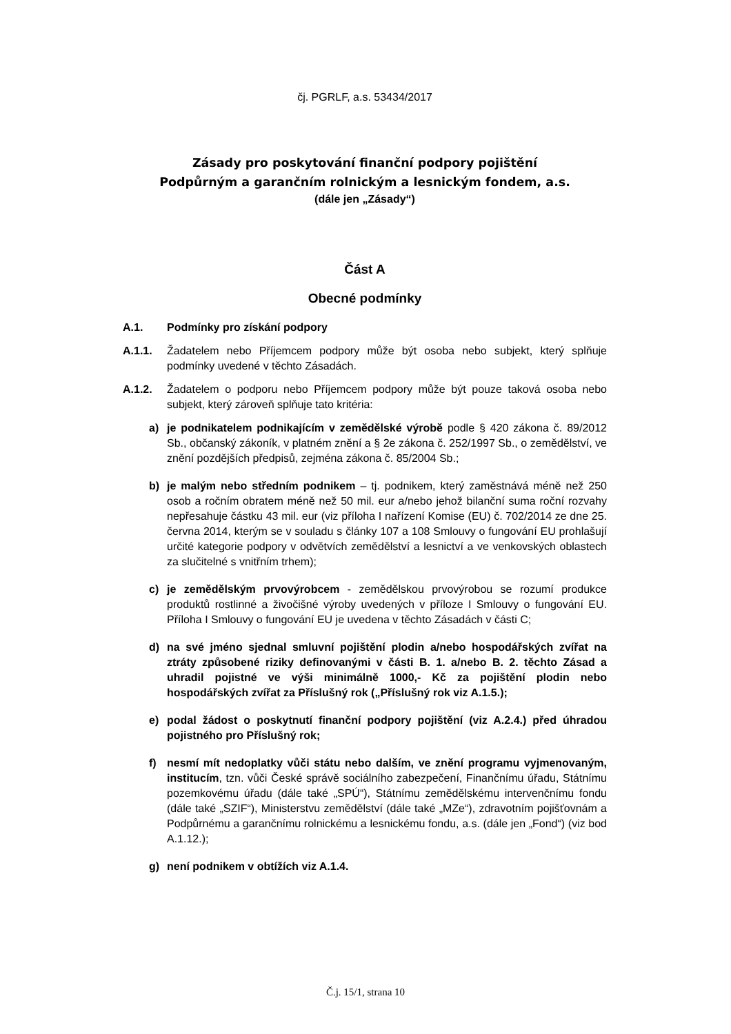čj. PGRLF, a.s. 53434/2017
Zásady pro poskytování finanční podpory pojištění
Podpůrným a garančním rolnickým a lesnickým fondem, a.s.
(dále jen „Zásady“)
Část A
Obecné podmínky
A.1. Podmínky pro získání podpory
A.1.1. Žadatelem nebo Příjemcem podpory může být osoba nebo subjekt, který splňuje podmínky uvedené v těchto Zásadách.
A.1.2. Žadatelem o podporu nebo Příjemcem podpory může být pouze taková osoba nebo subjekt, který zároveň splňuje tato kritéria:
a) je podnikatelem podnikajícím v zemědělské výrobě podle § 420 zákona č. 89/2012 Sb., občanský zákoník, v platném znění a § 2e zákona č. 252/1997 Sb., o zemědělství, ve znění pozdějších předpisů, zejména zákona č. 85/2004 Sb.;
b) je malým nebo středním podnikem – tj. podnikem, který zaměstnává méně než 250 osob a ročním obratem méně než 50 mil. eur a/nebo jehož bilanční suma roční rozvahy nepřesahuje částku 43 mil. eur (viz příloha I nařízení Komise (EU) č. 702/2014 ze dne 25. června 2014, kterým se v souladu s články 107 a 108 Smlouvy o fungování EU prohlašují určité kategorie podpory v odvětvích zemědělství a lesnictví a ve venkovských oblastech za slučitelné s vnitřním trhem);
c) je zemědělským prvovýrobcem - zemědělskou prvovýrobou se rozumí produkce produktů rostlinné a živočišné výroby uvedených v příloze I Smlouvy o fungování EU. Příloha I Smlouvy o fungování EU je uvedena v těchto Zásadách v části C;
d) na své jméno sjednal smluvní pojištění plodin a/nebo hospodářských zvířat na ztráty způsobené riziky definovanými v části B. 1. a/nebo B. 2. těchto Zásad a uhradil pojistné ve výši minimálně 1000,- Kč za pojištění plodin nebo hospodářských zvířat za Příslušný rok („Příslušný rok viz A.1.5.);
e) podal žádost o poskytnutí finanční podpory pojištění (viz A.2.4.) před úhradou pojistného pro Příslušný rok;
f) nesmí mít nedoplatky vůči státu nebo dalším, ve znění programu vyjmenovaným, institucím, tzn. vůči České správě sociálního zabezpečení, Finančnímu úřadu, Státnímu pozemkovému úřadu (dále také „SPÚ“), Státnímu zemědělskému intervenčnímu fondu (dále také „SZIF“), Ministerstvu zemědělství (dále také „MZe“), zdravotním pojišťovnám a Podpůrnému a garančnímu rolnickému a lesnickému fondu, a.s. (dále jen „Fond“) (viz bod A.1.12.);
g) není podnikem v obtížích viz A.1.4.
Č.j. 15/1, strana 10